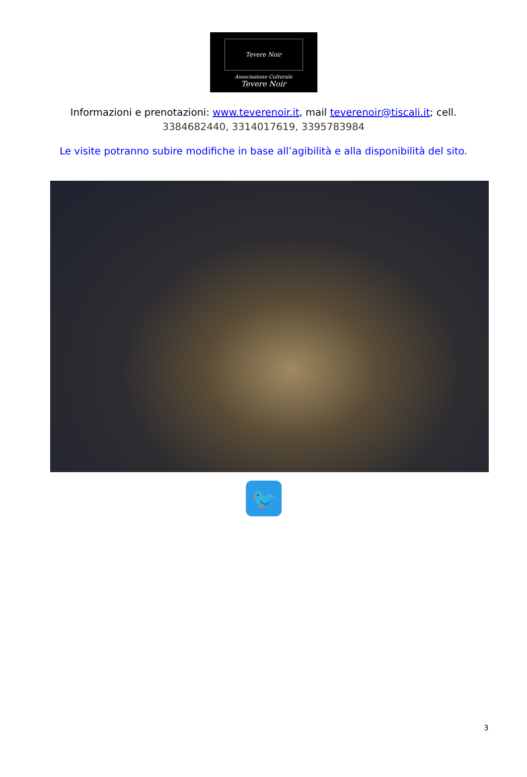Tevere Noir
Associazione Culturale
Tevere Noir
Informazioni e prenotazioni: www.teverenoir.it, mail teverenoir@tiscali.it; cell.
3384682440, 3314017619, 3395783984
Le visite potranno subire modifiche in base all’agibilità e alla disponibilità del sito.
🐦
3